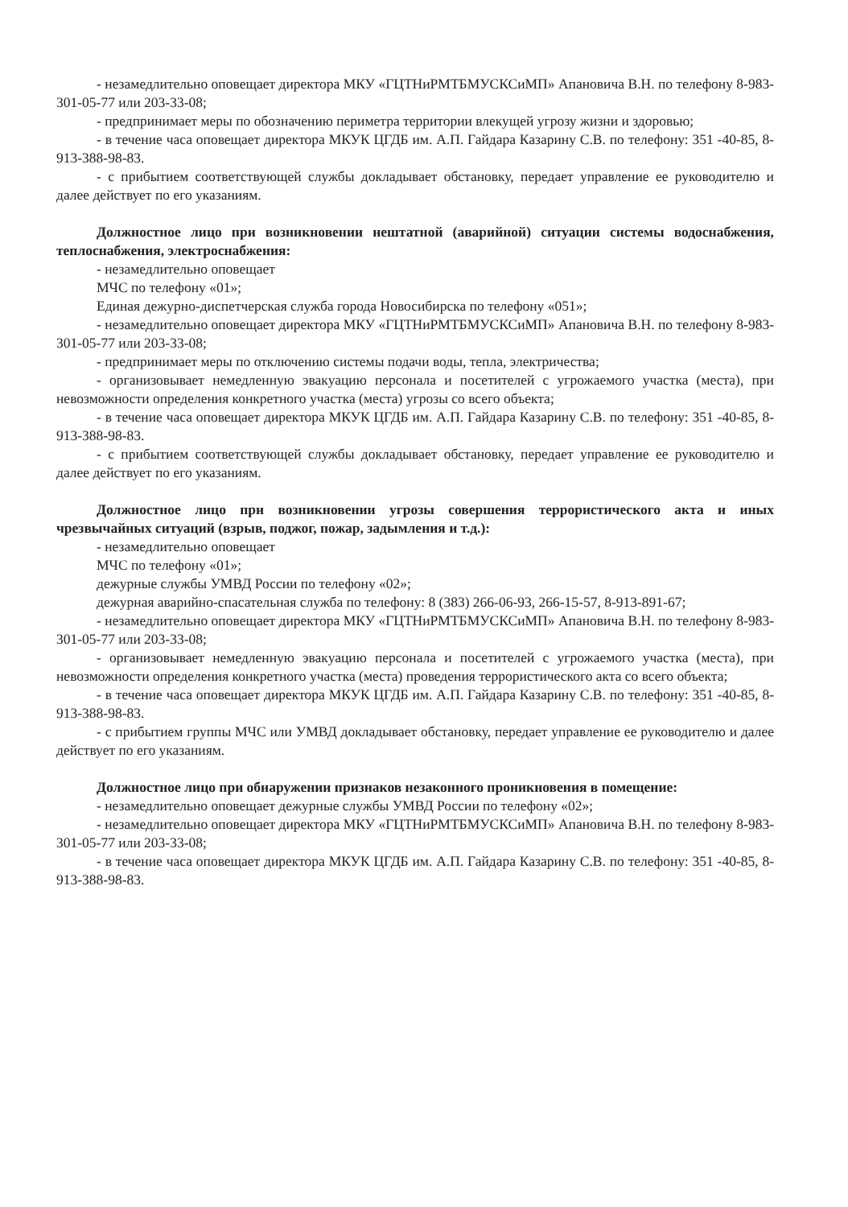- незамедлительно оповещает директора МКУ «ГЦТНиРМТБМУСКСиМП» Апановича В.Н. по телефону 8-983-301-05-77 или 203-33-08;
- предпринимает меры по обозначению периметра территории влекущей угрозу жизни и здоровью;
- в течение часа оповещает директора МКУК ЦГДБ им. А.П. Гайдара Казарину С.В. по телефону: 351 -40-85, 8-913-388-98-83.
- с прибытием соответствующей службы докладывает обстановку, передает управление ее руководителю и далее действует по его указаниям.
Должностное лицо при возникновении нештатной (аварийной) ситуации системы водоснабжения, теплоснабжения, электроснабжения:
- незамедлительно оповещает
МЧС по телефону «01»;
Единая дежурно-диспетчерская служба города Новосибирска по телефону «051»;
- незамедлительно оповещает директора МКУ «ГЦТНиРМТБМУСКСиМП» Апановича В.Н. по телефону 8-983-301-05-77 или 203-33-08;
- предпринимает меры по отключению системы подачи воды, тепла, электричества;
- организовывает немедленную эвакуацию персонала и посетителей с угрожаемого участка (места), при невозможности определения конкретного участка (места) угрозы со всего объекта;
- в течение часа оповещает директора МКУК ЦГДБ им. А.П. Гайдара Казарину С.В. по телефону: 351 -40-85, 8-913-388-98-83.
- с прибытием соответствующей службы докладывает обстановку, передает управление ее руководителю и далее действует по его указаниям.
Должностное лицо при возникновении угрозы совершения террористического акта и иных чрезвычайных ситуаций (взрыв, поджог, пожар, задымления и т.д.):
- незамедлительно оповещает
МЧС по телефону «01»;
дежурные службы УМВД России по телефону «02»;
дежурная аварийно-спасательная служба по телефону: 8 (383) 266-06-93, 266-15-57, 8-913-891-67;
- незамедлительно оповещает директора МКУ «ГЦТНиРМТБМУСКСиМП» Апановича В.Н. по телефону 8-983-301-05-77 или 203-33-08;
- организовывает немедленную эвакуацию персонала и посетителей с угрожаемого участка (места), при невозможности определения конкретного участка (места) проведения террористического акта со всего объекта;
- в течение часа оповещает директора МКУК ЦГДБ им. А.П. Гайдара Казарину С.В. по телефону: 351 -40-85, 8-913-388-98-83.
- с прибытием группы МЧС или УМВД докладывает обстановку, передает управление ее руководителю и далее действует по его указаниям.
Должностное лицо при обнаружении признаков незаконного проникновения в помещение:
- незамедлительно оповещает дежурные службы УМВД России по телефону «02»;
- незамедлительно оповещает директора МКУ «ГЦТНиРМТБМУСКСиМП» Апановича В.Н. по телефону 8-983-301-05-77 или 203-33-08;
- в течение часа оповещает директора МКУК ЦГДБ им. А.П. Гайдара Казарину С.В. по телефону: 351 -40-85, 8-913-388-98-83.